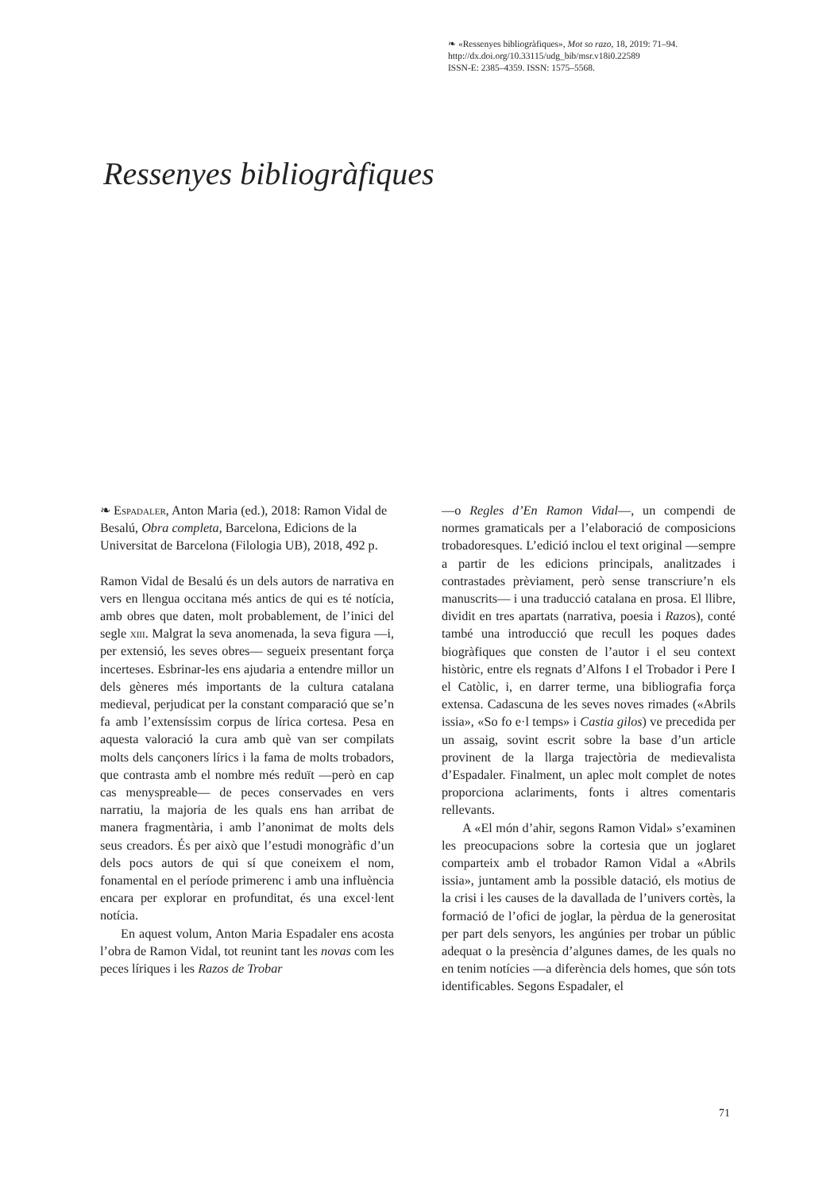❧ «Ressenyes bibliogràfiques», Mot so razo, 18, 2019: 71–94.
http://dx.doi.org/10.33115/udg_bib/msr.v18i0.22589
ISSN-E: 2385–4359. ISSN: 1575–5568.
Ressenyes bibliogràfiques
❧ Espadaler, Anton Maria (ed.), 2018: Ramon Vidal de Besalú, Obra completa, Barcelona, Edicions de la Universitat de Barcelona (Filologia UB), 2018, 492 p.
Ramon Vidal de Besalú és un dels autors de narrativa en vers en llengua occitana més antics de qui es té notícia, amb obres que daten, molt probablement, de l’inici del segle xiii. Malgrat la seva anomenada, la seva figura —i, per extensió, les seves obres— segueix presentant força incerteses. Esbrinar-les ens ajudaria a entendre millor un dels gèneres més importants de la cultura catalana medieval, perjudicat per la constant comparació que se’n fa amb l’extensíssim corpus de lírica cortesa. Pesa en aquesta valoració la cura amb què van ser compilats molts dels cançoners lírics i la fama de molts trobadors, que contrasta amb el nombre més reduït —però en cap cas menyspreable— de peces conservades en vers narratiu, la majoria de les quals ens han arribat de manera fragmentària, i amb l’anonimat de molts dels seus creadors. És per això que l’estudi monogràfic d’un dels pocs autors de qui sí que coneixem el nom, fonamental en el període primerenc i amb una influència encara per explorar en profunditat, és una excel·lent notícia.
En aquest volum, Anton Maria Espadaler ens acosta l’obra de Ramon Vidal, tot reunint tant les novas com les peces líriques i les Razos de Trobar
—o Regles d’En Ramon Vidal—, un compendi de normes gramaticals per a l’elaboració de composicions trobadoresques. L’edició inclou el text original —sempre a partir de les edicions principals, analitzades i contrastades prèviament, però sense transcriure’n els manuscrits— i una traducció catalana en prosa. El llibre, dividit en tres apartats (narrativa, poesia i Razos), conté també una introducció que recull les poques dades biogràfiques que consten de l’autor i el seu context històric, entre els regnats d’Alfons I el Trobador i Pere I el Catòlic, i, en darrer terme, una bibliografia força extensa. Cadascuna de les seves noves rimades («Abrils issia», «So fo e·l temps» i Castia gilos) ve precedida per un assaig, sovint escrit sobre la base d’un article provinent de la llarga trajectòria de medievalista d’Espadaler. Finalment, un aplec molt complet de notes proporciona aclariments, fonts i altres comentaris rellevants.
A «El món d’ahir, segons Ramon Vidal» s’examinen les preocupacions sobre la cortesia que un joglaret comparteix amb el trobador Ramon Vidal a «Abrils issia», juntament amb la possible datació, els motius de la crisi i les causes de la davallada de l’univers cortès, la formació de l’ofici de joglar, la pèrdua de la generositat per part dels senyors, les angúnies per trobar un públic adequat o la presència d’algunes dames, de les quals no en tenim notícies —a diferència dels homes, que són tots identificables. Segons Espadaler, el
71